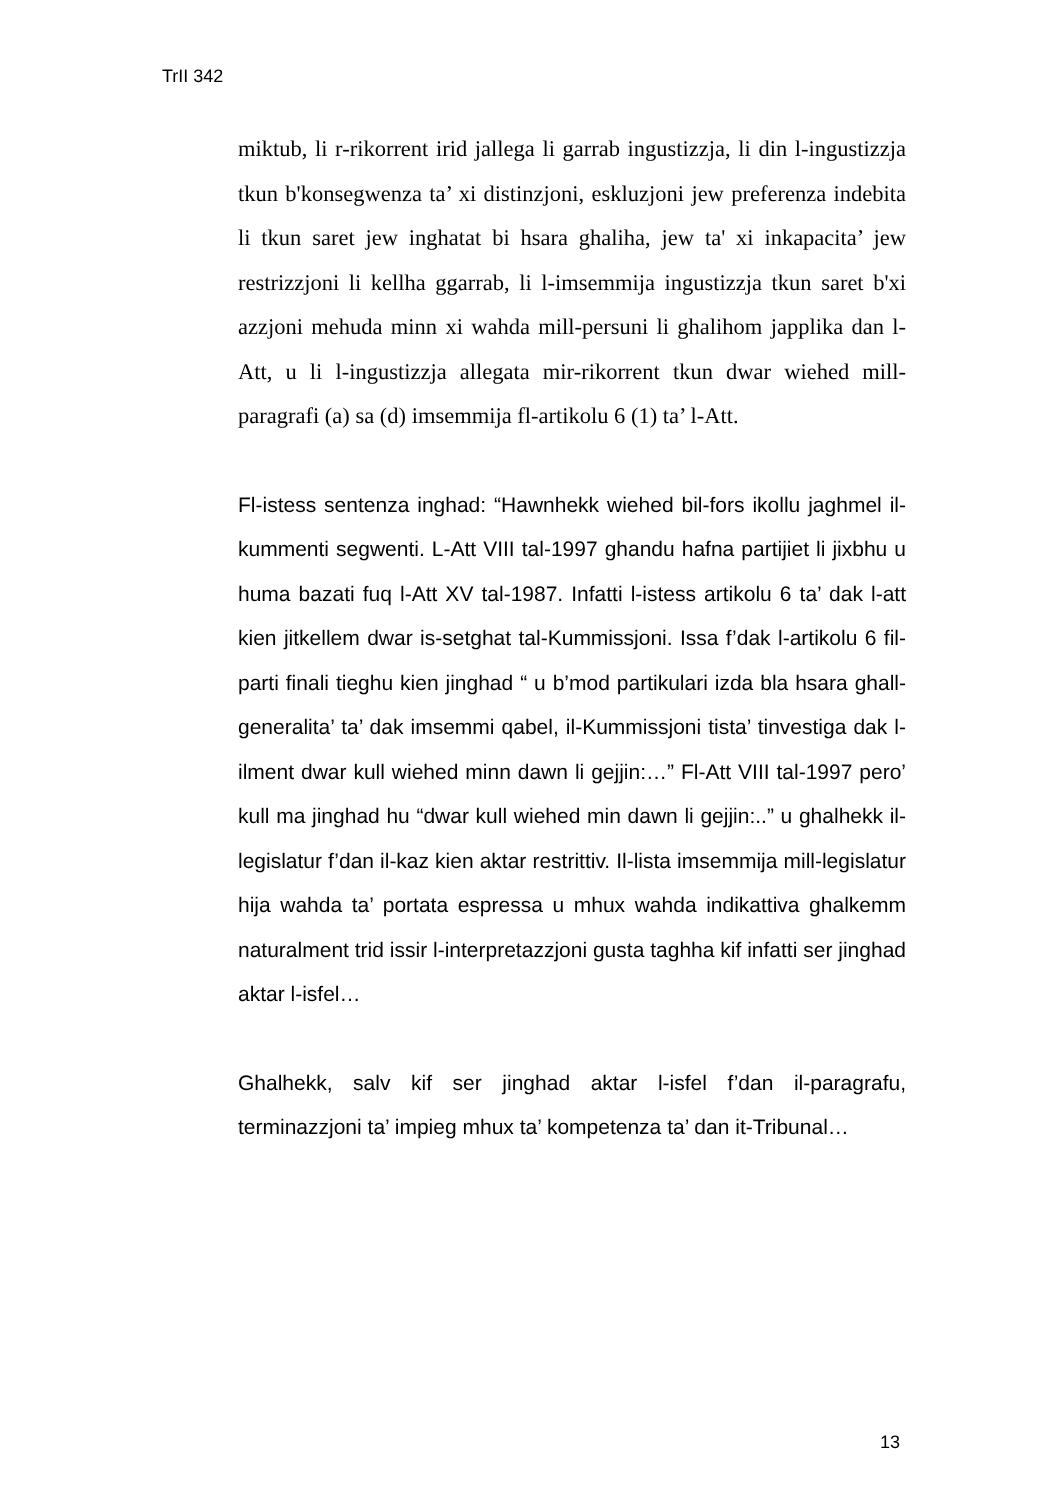TrII 342
miktub, li r-rikorrent irid jallega li garrab ingustizzja, li din l-ingustizzja tkun b'konsegwenza ta’ xi distinzjoni, eskluzjoni jew preferenza indebita li tkun saret jew inghatat bi hsara ghaliha, jew ta' xi inkapacita’ jew restrizzjoni li kellha ggarrab, li l-imsemmija ingustizzja tkun saret b'xi azzjoni mehuda minn xi wahda mill-persuni li ghalihom japplika dan l-Att, u li l-ingustizzja allegata mir-rikorrent tkun dwar wiehed mill-paragrafi (a) sa (d) imsemmija fl-artikolu 6 (1) ta’ l-Att.
Fl-istess sentenza inghad: “Hawnhekk wiehed bil-fors ikollu jaghmel il-kummenti segwenti. L-Att VIII tal-1997 ghandu hafna partijiet li jixbhu u huma bazati fuq l-Att XV tal-1987. Infatti l-istess artikolu 6 ta’ dak l-att kien jitkellem dwar is-setghat tal-Kummissjoni. Issa f’dak l-artikolu 6 fil-parti finali tieghu kien jinghad “ u b’mod partikulari izda bla hsara ghall-generalita’ ta’ dak imsemmi qabel, il-Kummissjoni tista’ tinvestiga dak l-ilment dwar kull wiehed minn dawn li gejjin:…” Fl-Att VIII tal-1997 pero’ kull ma jinghad hu “dwar kull wiehed min dawn li gejjin:..” u ghalhekk il-legislatur f’dan il-kaz kien aktar restrittiv. Il-lista imsemmija mill-legislatur hija wahda ta’ portata espressa u mhux wahda indikattiva ghalkemm naturalment trid issir l-interpretazzjoni gusta taghha kif infatti ser jinghad aktar l-isfel…
Ghalhekk, salv kif ser jinghad aktar l-isfel f’dan il-paragrafu, terminazzjoni ta’ impieg mhux ta’ kompetenza ta’ dan it-Tribunal…
13